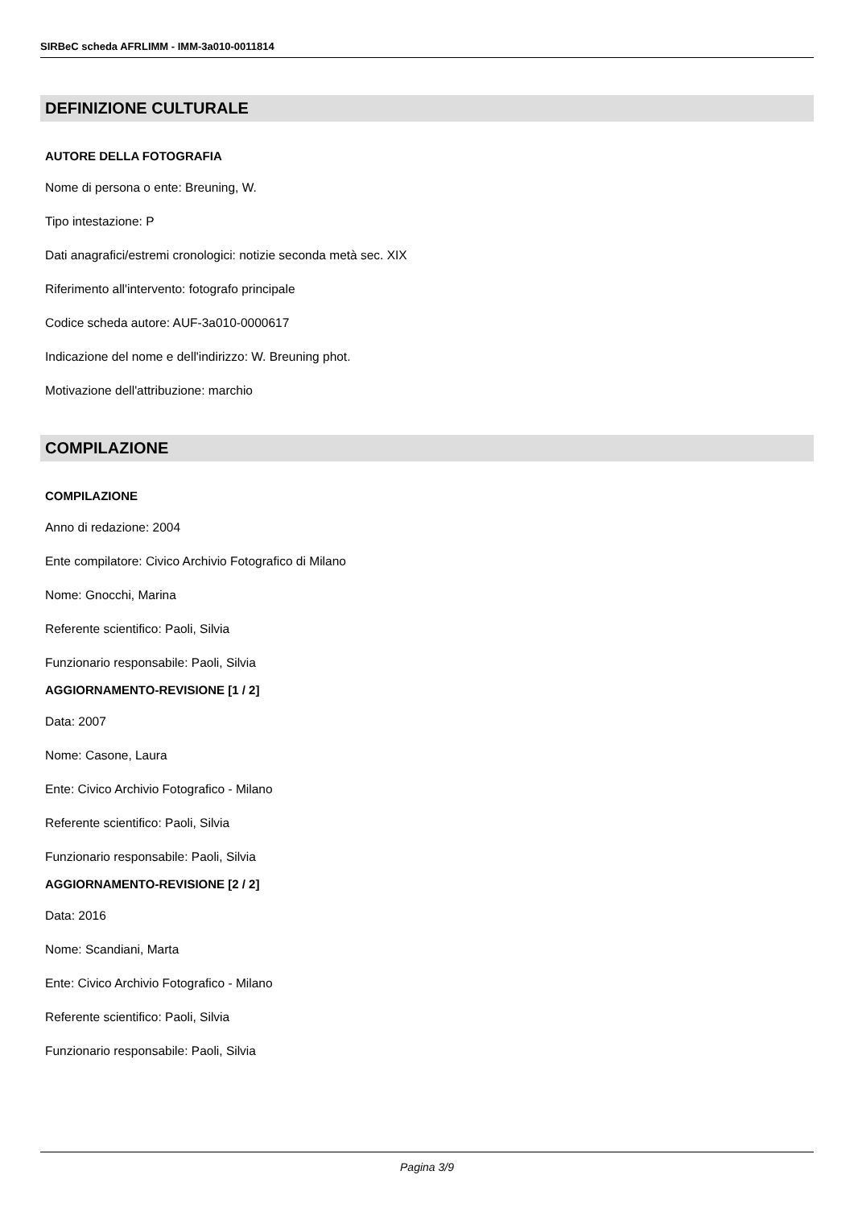SIRBeC scheda AFRLIMM - IMM-3a010-0011814
DEFINIZIONE CULTURALE
AUTORE DELLA FOTOGRAFIA
Nome di persona o ente: Breuning, W.
Tipo intestazione: P
Dati anagrafici/estremi cronologici: notizie seconda metà sec. XIX
Riferimento all'intervento: fotografo principale
Codice scheda autore: AUF-3a010-0000617
Indicazione del nome e dell'indirizzo: W. Breuning phot.
Motivazione dell'attribuzione: marchio
COMPILAZIONE
COMPILAZIONE
Anno di redazione: 2004
Ente compilatore: Civico Archivio Fotografico di Milano
Nome: Gnocchi, Marina
Referente scientifico: Paoli, Silvia
Funzionario responsabile: Paoli, Silvia
AGGIORNAMENTO-REVISIONE [1 / 2]
Data: 2007
Nome: Casone, Laura
Ente: Civico Archivio Fotografico - Milano
Referente scientifico: Paoli, Silvia
Funzionario responsabile: Paoli, Silvia
AGGIORNAMENTO-REVISIONE [2 / 2]
Data: 2016
Nome: Scandiani, Marta
Ente: Civico Archivio Fotografico - Milano
Referente scientifico: Paoli, Silvia
Funzionario responsabile: Paoli, Silvia
Pagina 3/9